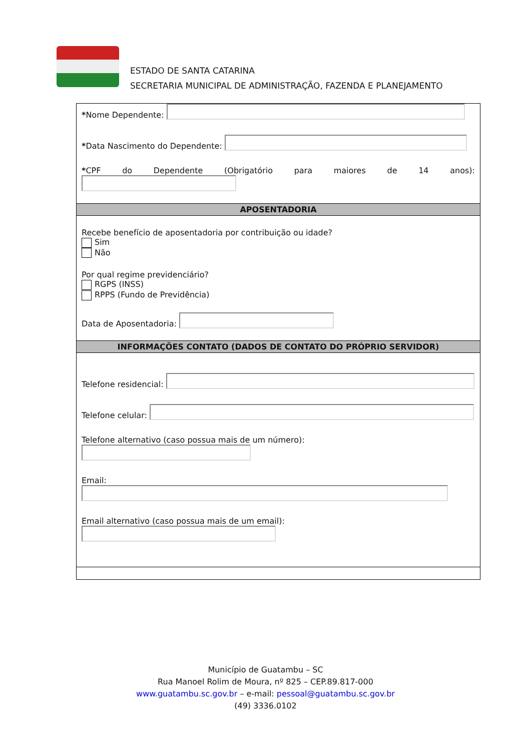ESTADO DE SANTA CATARINA
SECRETARIA MUNICIPAL DE ADMINISTRAÇÃO, FAZENDA E PLANEJAMENTO
*Nome Dependente:
*Data Nascimento do Dependente:
*CPF do Dependente (Obrigatório para maiores de 14 anos):
APOSENTADORIA
Recebe benefício de aposentadoria por contribuição ou idade?
Sim
Não
Por qual regime previdenciário?
RGPS (INSS)
RPPS (Fundo de Previdência)
Data de Aposentadoria:
INFORMAÇÕES CONTATO (DADOS DE CONTATO DO PRÓPRIO SERVIDOR)
Telefone residencial:
Telefone celular:
Telefone alternativo (caso possua mais de um número):
Email:
Email alternativo (caso possua mais de um email):
Município de Guatambu – SC
Rua Manoel Rolim de Moura, nº 825 – CEP.89.817-000
www.guatambu.sc.gov.br – e-mail: pessoal@guatambu.sc.gov.br
(49) 3336.0102